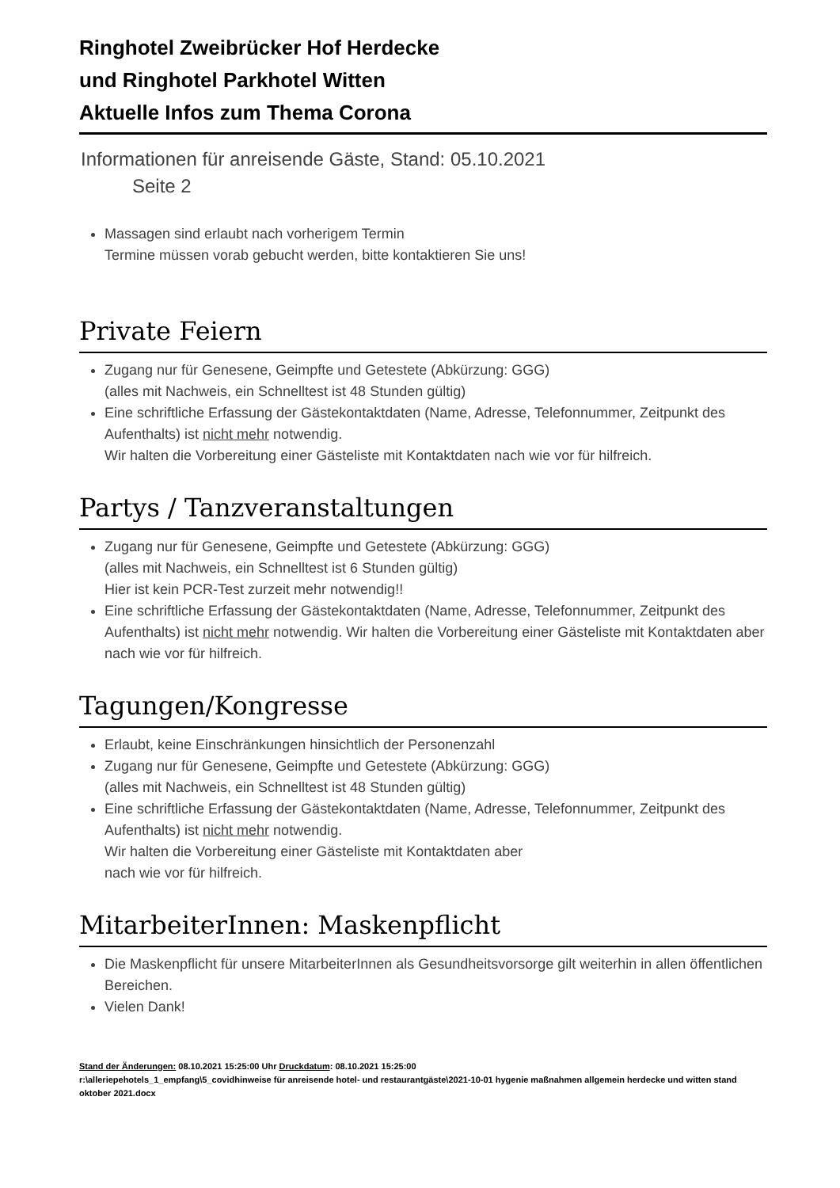Ringhotel Zweibrücker Hof Herdecke
und Ringhotel Parkhotel Witten
Aktuelle Infos zum Thema Corona
Informationen für anreisende Gäste, Stand: 05.10.2021
Seite 2
Massagen sind erlaubt nach vorherigem Termin
Termine müssen vorab gebucht werden, bitte kontaktieren Sie uns!
Private Feiern
Zugang nur für Genesene, Geimpfte und Getestete (Abkürzung: GGG)
(alles mit Nachweis, ein Schnelltest ist 48 Stunden gültig)
Eine schriftliche Erfassung der Gästekontaktdaten (Name, Adresse, Telefonnummer, Zeitpunkt des Aufenthalts) ist nicht mehr notwendig.
Wir halten die Vorbereitung einer Gästeliste mit Kontaktdaten nach wie vor für hilfreich.
Partys / Tanzveranstaltungen
Zugang nur für Genesene, Geimpfte und Getestete (Abkürzung: GGG)
(alles mit Nachweis, ein Schnelltest ist 6 Stunden gültig)
Hier ist kein PCR-Test zurzeit mehr notwendig!!
Eine schriftliche Erfassung der Gästekontaktdaten (Name, Adresse, Telefonnummer, Zeitpunkt des Aufenthalts) ist nicht mehr notwendig. Wir halten die Vorbereitung einer Gästeliste mit Kontaktdaten aber nach wie vor für hilfreich.
Tagungen/Kongresse
Erlaubt, keine Einschränkungen hinsichtlich der Personenzahl
Zugang nur für Genesene, Geimpfte und Getestete (Abkürzung: GGG)
(alles mit Nachweis, ein Schnelltest ist 48 Stunden gültig)
Eine schriftliche Erfassung der Gästekontaktdaten (Name, Adresse, Telefonnummer, Zeitpunkt des Aufenthalts) ist nicht mehr notwendig.
Wir halten die Vorbereitung einer Gästeliste mit Kontaktdaten aber
nach wie vor für hilfreich.
MitarbeiterInnen: Maskenpflicht
Die Maskenpflicht für unsere MitarbeiterInnen als Gesundheitsvorsorge gilt weiterhin in allen öffentlichen Bereichen.
Vielen Dank!
Stand der Änderungen: 08.10.2021 15:25:00 Uhr Druckdatum: 08.10.2021 15:25:00
r:\alleriepehotels_1_empfang\5_covidhinweise für anreisende hotel- und restaurantgäste\2021-10-01 hygenie maßnahmen allgemein herdecke und witten stand oktober 2021.docx